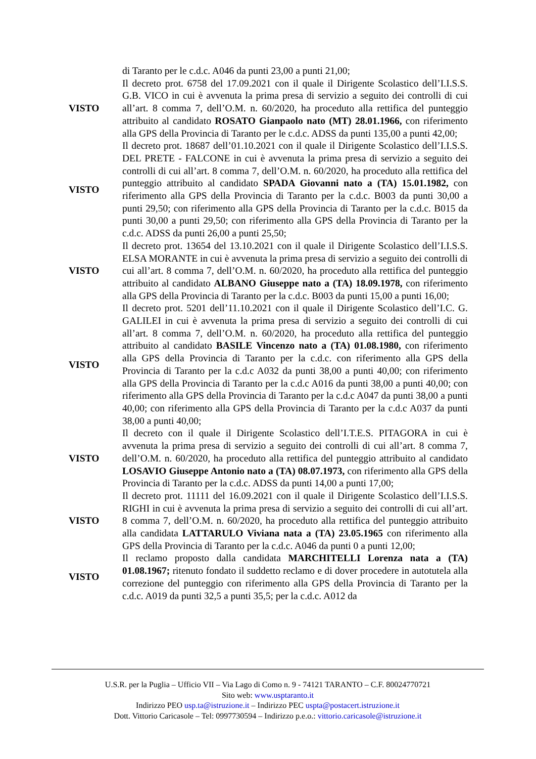di Taranto per le c.d.c. A046 da punti 23,00 a punti 21,00;
VISTO
Il decreto prot. 6758 del 17.09.2021 con il quale il Dirigente Scolastico dell’I.I.S.S. G.B. VICO in cui è avvenuta la prima presa di servizio a seguito dei controlli di cui all’art. 8 comma 7, dell’O.M. n. 60/2020, ha proceduto alla rettifica del punteggio attribuito al candidato ROSATO Gianpaolo nato (MT) 28.01.1966, con riferimento alla GPS della Provincia di Taranto per le c.d.c. ADSS da punti 135,00 a punti 42,00;
VISTO
Il decreto prot. 18687 dell’01.10.2021 con il quale il Dirigente Scolastico dell’I.I.S.S. DEL PRETE - FALCONE in cui è avvenuta la prima presa di servizio a seguito dei controlli di cui all’art. 8 comma 7, dell’O.M. n. 60/2020, ha proceduto alla rettifica del punteggio attribuito al candidato SPADA Giovanni nato a (TA) 15.01.1982, con riferimento alla GPS della Provincia di Taranto per la c.d.c. B003 da punti 30,00 a punti 29,50; con riferimento alla GPS della Provincia di Taranto per la c.d.c. B015 da punti 30,00 a punti 29,50; con riferimento alla GPS della Provincia di Taranto per la c.d.c. ADSS da punti 26,00 a punti 25,50;
VISTO
Il decreto prot. 13654 del 13.10.2021 con il quale il Dirigente Scolastico dell’I.I.S.S. ELSA MORANTE in cui è avvenuta la prima presa di servizio a seguito dei controlli di cui all’art. 8 comma 7, dell’O.M. n. 60/2020, ha proceduto alla rettifica del punteggio attribuito al candidato ALBANO Giuseppe nato a (TA) 18.09.1978, con riferimento alla GPS della Provincia di Taranto per la c.d.c. B003 da punti 15,00 a punti 16,00;
VISTO
Il decreto prot. 5201 dell’11.10.2021 con il quale il Dirigente Scolastico dell’I.C. G. GALILEI in cui è avvenuta la prima presa di servizio a seguito dei controlli di cui all’art. 8 comma 7, dell’O.M. n. 60/2020, ha proceduto alla rettifica del punteggio attribuito al candidato BASILE Vincenzo nato a (TA) 01.08.1980, con riferimento alla GPS della Provincia di Taranto per la c.d.c. con riferimento alla GPS della Provincia di Taranto per la c.d.c A032 da punti 38,00 a punti 40,00; con riferimento alla GPS della Provincia di Taranto per la c.d.c A016 da punti 38,00 a punti 40,00; con riferimento alla GPS della Provincia di Taranto per la c.d.c A047 da punti 38,00 a punti 40,00; con riferimento alla GPS della Provincia di Taranto per la c.d.c A037 da punti 38,00 a punti 40,00;
VISTO
Il decreto con il quale il Dirigente Scolastico dell’I.T.E.S. PITAGORA in cui è avvenuta la prima presa di servizio a seguito dei controlli di cui all’art. 8 comma 7, dell’O.M. n. 60/2020, ha proceduto alla rettifica del punteggio attribuito al candidato LOSAVIO Giuseppe Antonio nato a (TA) 08.07.1973, con riferimento alla GPS della Provincia di Taranto per la c.d.c. ADSS da punti 14,00 a punti 17,00;
VISTO
Il decreto prot. 11111 del 16.09.2021 con il quale il Dirigente Scolastico dell’I.I.S.S. RIGHI in cui è avvenuta la prima presa di servizio a seguito dei controlli di cui all’art. 8 comma 7, dell’O.M. n. 60/2020, ha proceduto alla rettifica del punteggio attribuito alla candidata LATTARULO Viviana nata a (TA) 23.05.1965 con riferimento alla GPS della Provincia di Taranto per la c.d.c. A046 da punti 0 a punti 12,00;
VISTO
Il reclamo proposto dalla candidata MARCHITELLI Lorenza nata a (TA) 01.08.1967; ritenuto fondato il suddetto reclamo e di dover procedere in autotutela alla correzione del punteggio con riferimento alla GPS della Provincia di Taranto per la c.d.c. A019 da punti 32,5 a punti 35,5; per la c.d.c. A012 da
U.S.R. per la Puglia – Ufficio VII – Via Lago di Como n. 9 - 74121 TARANTO – C.F. 80024770721
Sito web: www.usptaranto.it
Indirizzo PEO usp.ta@istruzione.it – Indirizzo PEC uspta@postacert.istruzione.it
Dott. Vittorio Caricasole – Tel: 0997730594 – Indirizzo p.e.o.: vittorio.caricasole@istruzione.it